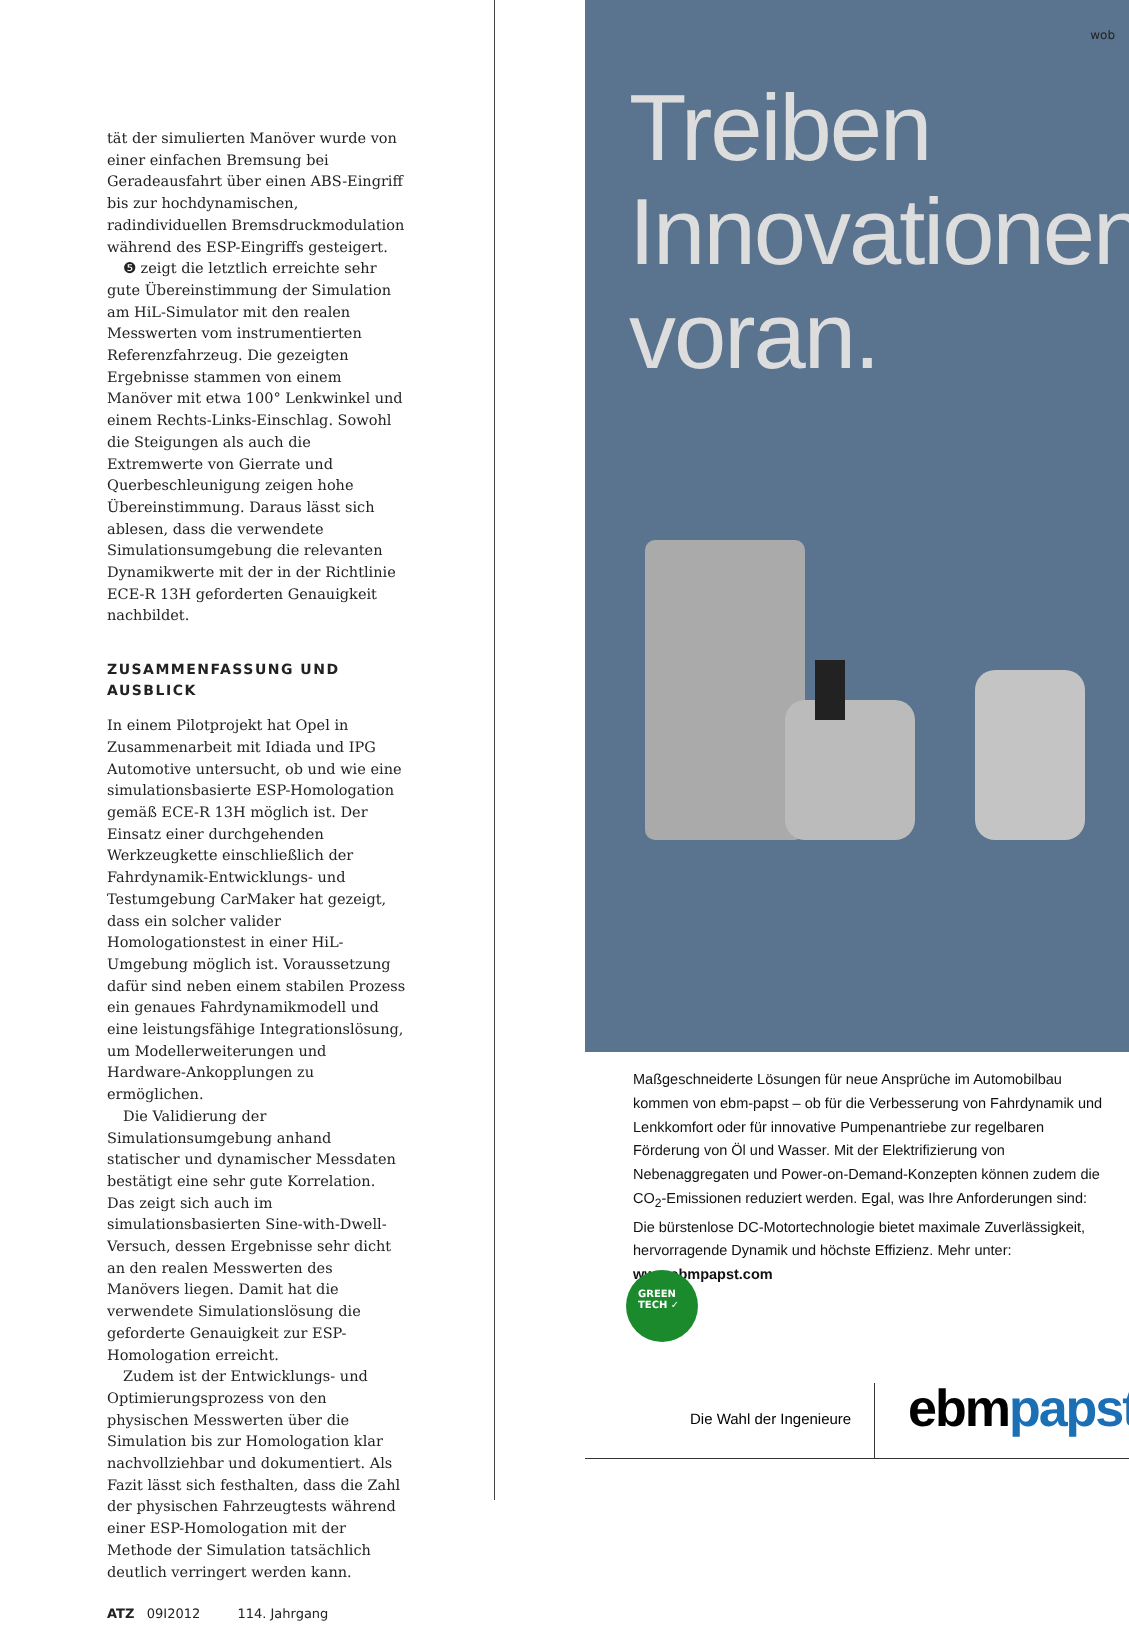tät der simulierten Manöver wurde von einer einfachen Bremsung bei Geradeausfahrt über einen ABS-Eingriff bis zur hochdynamischen, radindividuellen Bremsdruckmodulation während des ESP-Eingriffs gesteigert.
❺ zeigt die letztlich erreichte sehr gute Übereinstimmung der Simulation am HiL-Simulator mit den realen Messwerten vom instrumentierten Referenzfahrzeug. Die gezeigten Ergebnisse stammen von einem Manöver mit etwa 100° Lenkwinkel und einem Rechts-Links-Einschlag. Sowohl die Steigungen als auch die Extremwerte von Gierrate und Querbeschleunigung zeigen hohe Übereinstimmung. Daraus lässt sich ablesen, dass die verwendete Simulationsumgebung die relevanten Dynamikwerte mit der in der Richtlinie ECE-R 13H geforderten Genauigkeit nachbildet.
ZUSAMMENFASSUNG UND AUSBLICK
In einem Pilotprojekt hat Opel in Zusammenarbeit mit Idiada und IPG Automotive untersucht, ob und wie eine simulationsbasierte ESP-Homologation gemäß ECE-R 13H möglich ist. Der Einsatz einer durchgehenden Werkzeugkette einschließlich der Fahrdynamik-Entwicklungs- und Testumgebung CarMaker hat gezeigt, dass ein solcher valider Homologationstest in einer HiL-Umgebung möglich ist. Voraussetzung dafür sind neben einem stabilen Prozess ein genaues Fahrdynamikmodell und eine leistungsfähige Integrationslösung, um Modellerweiterungen und Hardware-Ankopplungen zu ermöglichen.
Die Validierung der Simulationsumgebung anhand statischer und dynamischer Messdaten bestätigt eine sehr gute Korrelation. Das zeigt sich auch im simulationsbasierten Sine-with-Dwell-Versuch, dessen Ergebnisse sehr dicht an den realen Messwerten des Manövers liegen. Damit hat die verwendete Simulationslösung die geforderte Genauigkeit zur ESP-Homologation erreicht.
Zudem ist der Entwicklungs- und Optimierungsprozess von den physischen Messwerten über die Simulation bis zur Homologation klar nachvollziehbar und dokumentiert. Als Fazit lässt sich festhalten, dass die Zahl der physischen Fahrzeugtests während einer ESP-Homologation mit der Methode der Simulation tatsächlich deutlich verringert werden kann.
ATZ 09I2012 114. Jahrgang
wob
Treiben
Innovationen
voran.
Maßgeschneiderte Lösungen für neue Ansprüche im Automobilbau kommen von ebm-papst – ob für die Verbesserung von Fahrdynamik und Lenkkomfort oder für innovative Pumpenantriebe zur regelbaren Förderung von Öl und Wasser. Mit der Elektrifizierung von Nebenaggregaten und Power-on-Demand-Konzepten können zudem die CO<sub>2</sub>-Emissionen reduziert werden. Egal, was Ihre Anforderungen sind: Die bürstenlose DC-Motortechnologie bietet maximale Zuverlässigkeit, hervorragende Dynamik und höchste Effizienz. Mehr unter: www.ebmpapst.com
GREEN
TECH ✓
Die Wahl der Ingenieure ebmpapst